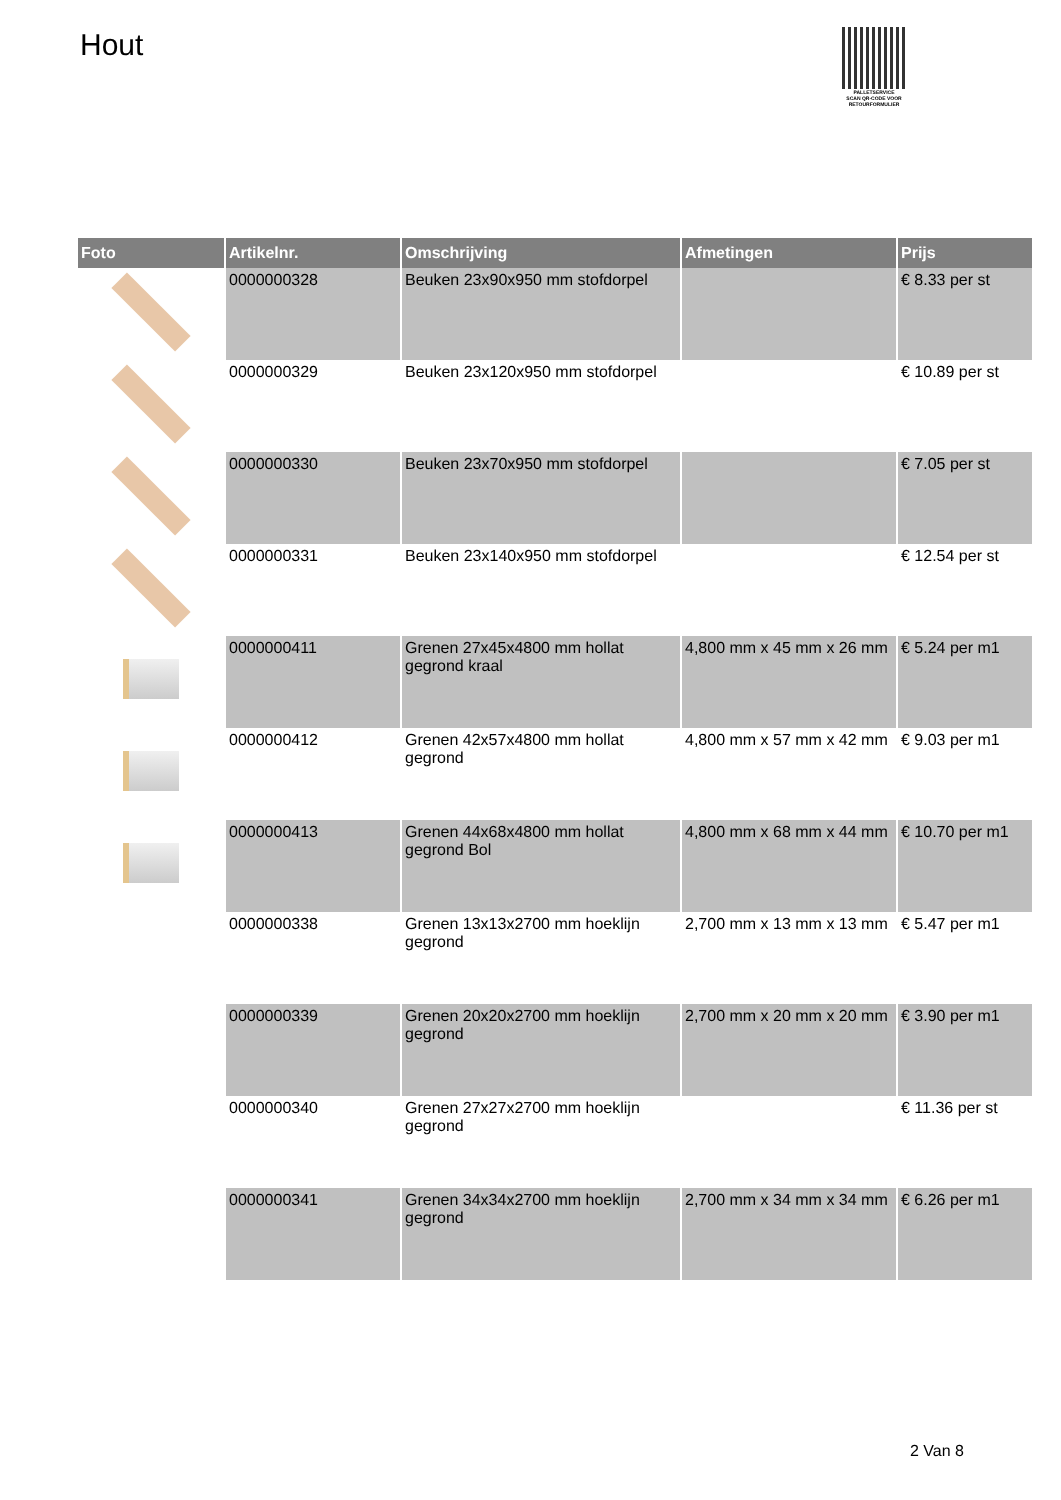Hout
PALLETSERVICE
SCAN QR-CODE VOOR RETOURFORMULIER
| Foto | Artikelnr. | Omschrijving | Afmetingen | Prijs |
| --- | --- | --- | --- | --- |
| | 0000000328 | Beuken 23x90x950 mm stofdorpel | | € 8.33 per st |
| | 0000000329 | Beuken 23x120x950 mm stofdorpel | | € 10.89 per st |
| | 0000000330 | Beuken 23x70x950 mm stofdorpel | | € 7.05 per st |
| | 0000000331 | Beuken 23x140x950 mm stofdorpel | | € 12.54 per st |
| | 0000000411 | Grenen 27x45x4800 mm hollat gegrond kraal | 4,800 mm x 45 mm x 26 mm | € 5.24 per m1 |
| | 0000000412 | Grenen 42x57x4800 mm hollat gegrond | 4,800 mm x 57 mm x 42 mm | € 9.03 per m1 |
| | 0000000413 | Grenen 44x68x4800 mm hollat gegrond Bol | 4,800 mm x 68 mm x 44 mm | € 10.70 per m1 |
| | 0000000338 | Grenen 13x13x2700 mm hoeklijn gegrond | 2,700 mm x 13 mm x 13 mm | € 5.47 per m1 |
| | 0000000339 | Grenen 20x20x2700 mm hoeklijn gegrond | 2,700 mm x 20 mm x 20 mm | € 3.90 per m1 |
| | 0000000340 | Grenen 27x27x2700 mm hoeklijn gegrond | | € 11.36 per st |
| | 0000000341 | Grenen 34x34x2700 mm hoeklijn gegrond | 2,700 mm x 34 mm x 34 mm | € 6.26 per m1 |
2 Van 8